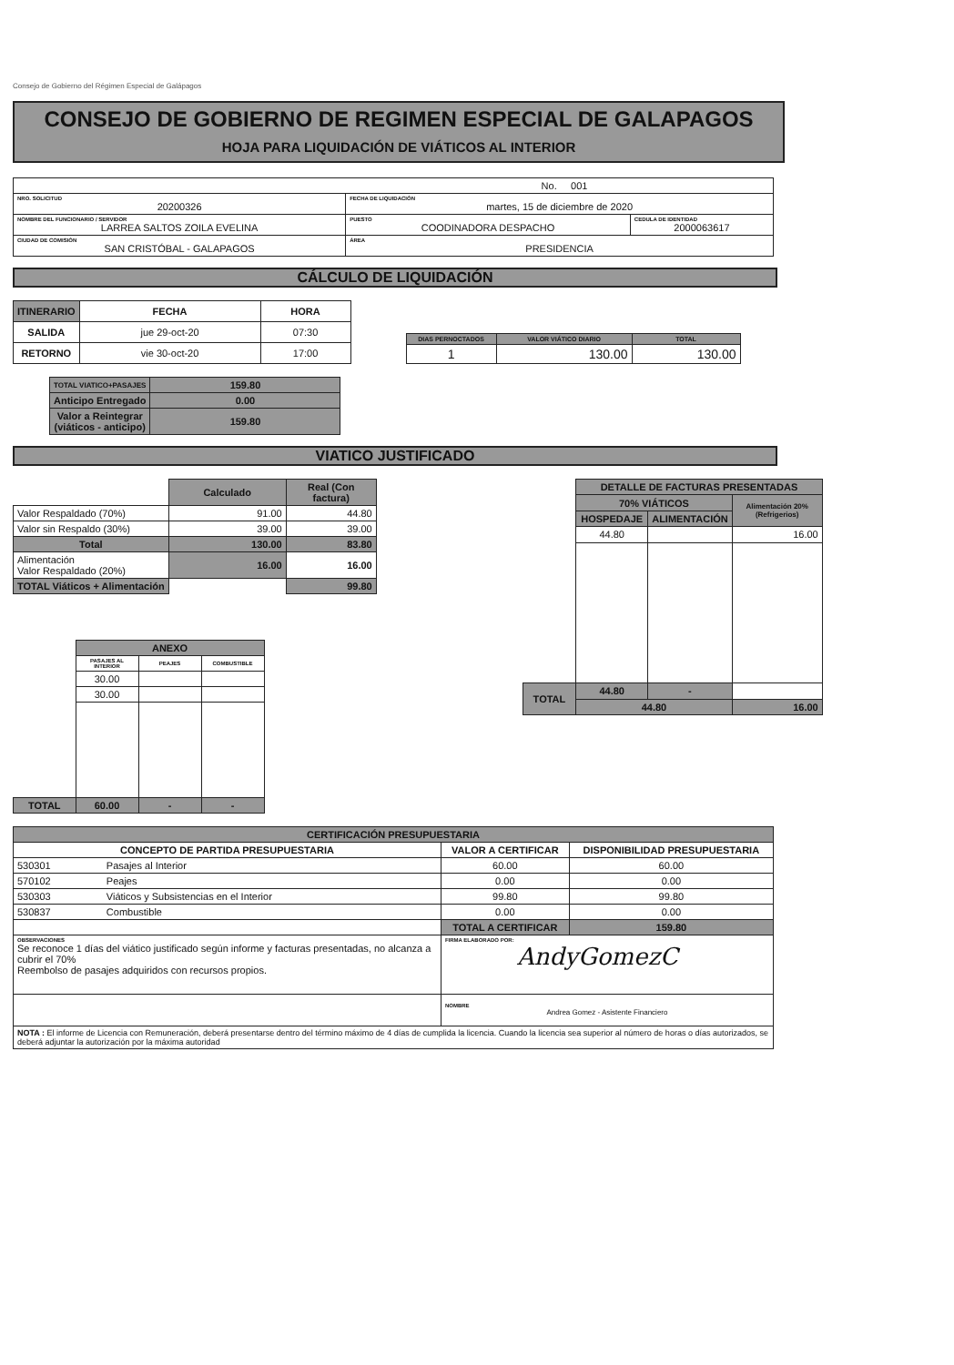Consejo de Gobierno del Régimen Especial de Galápagos
CONSEJO DE GOBIERNO DE REGIMEN ESPECIAL DE GALAPAGOS
HOJA PARA LIQUIDACIÓN DE VIÁTICOS AL INTERIOR
| No. 001 | | |
| NRO. SOLICITUD 20200326 | FECHA DE LIQUIDACIÓN martes, 15 de diciembre de 2020 | |
| NOMBRE DEL FUNCIONARIO / SERVIDOR LARREA SALTOS ZOILA EVELINA | PUESTO COODINADORA DESPACHO | CEDULA DE IDENTIDAD 2000063617 |
| CIUDAD DE COMISIÓN SAN CRISTÓBAL - GALAPAGOS | ÁREA PRESIDENCIA | |
CÁLCULO DE LIQUIDACIÓN
| ITINERARIO | FECHA | HORA |
| --- | --- | --- |
| SALIDA | jue 29-oct-20 | 07:30 |
| RETORNO | vie 30-oct-20 | 17:00 |
| DIAS PERNOCTADOS | VALOR VIÁTICO DIARIO | TOTAL |
| --- | --- | --- |
| 1 | 130.00 | 130.00 |
| TOTAL VIATICO+PASAJES | 159.80 |
| --- | --- |
| Anticipo Entregado | 0.00 |
| Valor a Reintegrar (viáticos - anticipo) | 159.80 |
VIATICO JUSTIFICADO
| | Calculado | Real (Con factura) |
| Valor Respaldado (70%) | 91.00 | 44.80 |
| Valor sin Respaldo (30%) | 39.00 | 39.00 |
| Total | 130.00 | 83.80 |
| Alimentación Valor Respaldado (20%) | 16.00 | 16.00 |
| TOTAL Viáticos + Alimentación | | 99.80 |
| | ANEXO | | |
| | PASAJES AL INTERIOR | PEAJES | COMBUSTIBLE |
| | 30.00 | | |
| | 30.00 | | |
| TOTAL | 60.00 | - | - |
| | DETALLE DE FACTURAS PRESENTADAS | | |
| | 70% VIÁTICOS | | Alimentación 20% (Refrigerios) |
| | HOSPEDAJE | ALIMENTACIÓN | |
| | 44.80 | | 16.00 |
| TOTAL | 44.80 | - | |
| | 44.80 | | 16.00 |
| CERTIFICACIÓN PRESUPUESTARIA | | |
| --- | --- | --- |
| CONCEPTO DE PARTIDA PRESUPUESTARIA | VALOR A CERTIFICAR | DISPONIBILIDAD PRESUPUESTARIA |
| 530301 Pasajes al Interior | 60.00 | 60.00 |
| 570102 Peajes | 0.00 | 0.00 |
| 530303 Viáticos y Subsistencias en el Interior | 99.80 | 99.80 |
| 530837 Combustible | 0.00 | 0.00 |
| | TOTAL A CERTIFICAR | 159.80 |
| OBSERVACIONES Se reconoce 1 días del viático justificado según informe y facturas presentadas, no alcanza a cubrir el 70% Reembolso de pasajes adquiridos con recursos propios. | FIRMA ELABORADO POR: AndyGomezC | |
| | NOMBRE Andrea Gomez - Asistente Financiero | |
| NOTA : El informe de Licencia con Remuneración, deberá presentarse dentro del término máximo de 4 días de cumplida la licencia. Cuando la licencia sea superior al número de horas o días autorizados, se deberá adjuntar la autorización por la máxima autoridad | | |